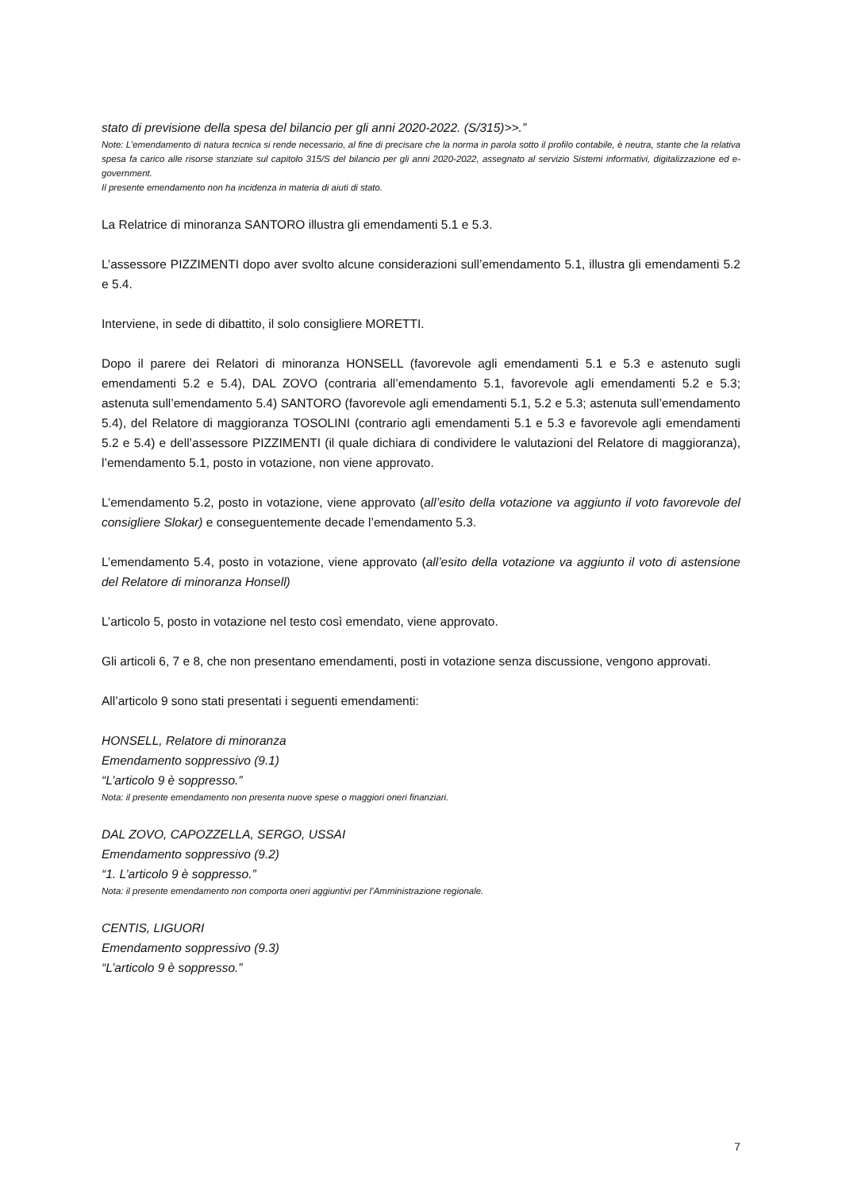stato di previsione della spesa del bilancio per gli anni 2020-2022. (S/315)>>.”
Note: L’emendamento di natura tecnica si rende necessario, al fine di precisare che la norma in parola sotto il profilo contabile, è neutra, stante che la relativa spesa fa carico alle risorse stanziate sul capitolo 315/S del bilancio per gli anni 2020-2022, assegnato al servizio Sistemi informativi, digitalizzazione ed e-government.
Il presente emendamento non ha incidenza in materia di aiuti di stato.
La Relatrice di minoranza SANTORO illustra gli emendamenti 5.1 e 5.3.
L’assessore PIZZIMENTI dopo aver svolto alcune considerazioni sull’emendamento 5.1, illustra gli emendamenti 5.2 e 5.4.
Interviene, in sede di dibattito, il solo consigliere MORETTI.
Dopo il parere dei Relatori di minoranza HONSELL (favorevole agli emendamenti 5.1 e 5.3 e astenuto sugli emendamenti 5.2 e 5.4), DAL ZOVO (contraria all’emendamento 5.1, favorevole agli emendamenti 5.2 e 5.3; astenuta sull’emendamento 5.4) SANTORO (favorevole agli emendamenti 5.1, 5.2 e 5.3; astenuta sull’emendamento 5.4), del Relatore di maggioranza TOSOLINI (contrario agli emendamenti 5.1 e 5.3 e favorevole agli emendamenti 5.2 e 5.4) e dell’assessore PIZZIMENTI (il quale dichiara di condividere le valutazioni del Relatore di maggioranza), l’emendamento 5.1, posto in votazione, non viene approvato.
L’emendamento 5.2, posto in votazione, viene approvato (all’esito della votazione va aggiunto il voto favorevole del consigliere Slokar) e conseguentemente decade l’emendamento 5.3.
L’emendamento 5.4, posto in votazione, viene approvato (all’esito della votazione va aggiunto il voto di astensione del Relatore di minoranza Honsell)
L’articolo 5, posto in votazione nel testo così emendato, viene approvato.
Gli articoli 6, 7 e 8, che non presentano emendamenti, posti in votazione senza discussione, vengono approvati.
All’articolo 9 sono stati presentati i seguenti emendamenti:
HONSELL, Relatore di minoranza
Emendamento soppressivo (9.1)
“L’articolo 9 è soppresso.”
Nota: il presente emendamento non presenta nuove spese o maggiori oneri finanziari.
DAL ZOVO, CAPOZZELLA, SERGO, USSAI
Emendamento soppressivo (9.2)
“1. L’articolo 9 è soppresso.”
Nota: il presente emendamento non comporta oneri aggiuntivi per l’Amministrazione regionale.
CENTIS, LIGUORI
Emendamento soppressivo (9.3)
“L’articolo 9 è soppresso.”
7